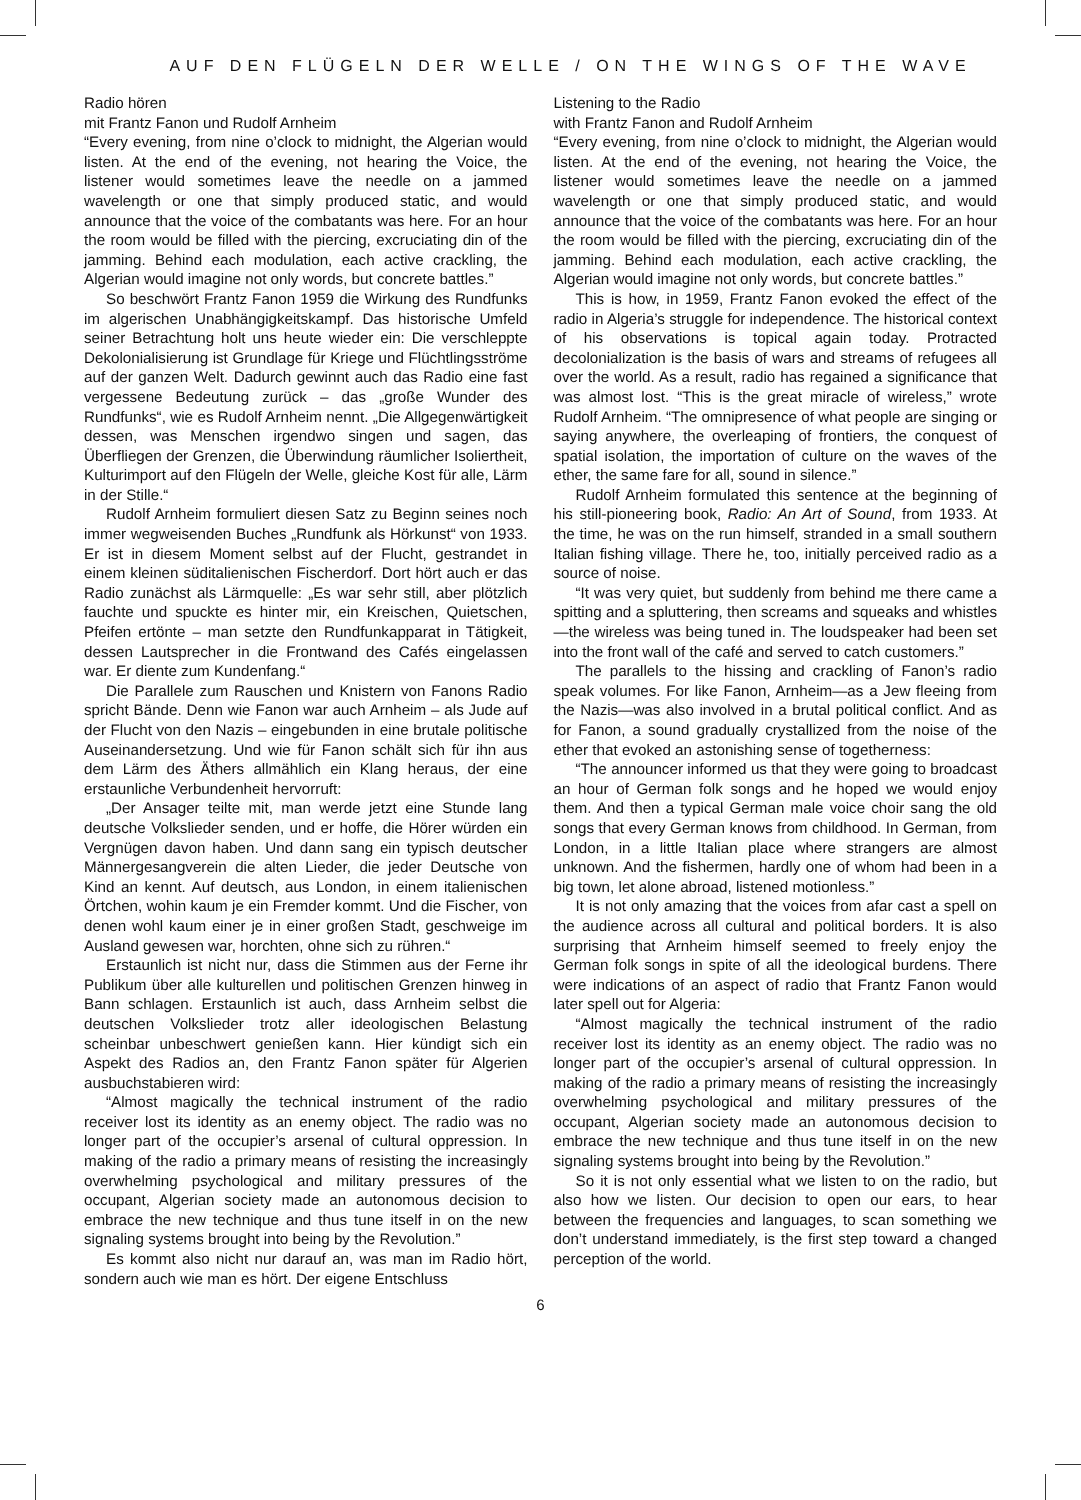AUF DEN FLÜGELN DER WELLE / ON THE WINGS OF THE WAVE
Radio hören
mit Frantz Fanon und Rudolf Arnheim
“Every evening, from nine o’clock to midnight, the Algerian would listen. At the end of the evening, not hearing the Voice, the listener would sometimes leave the needle on a jammed wavelength or one that simply produced static, and would announce that the voice of the combatants was here. For an hour the room would be filled with the piercing, excruciating din of the jamming. Behind each modulation, each active crackling, the Algerian would imagine not only words, but concrete battles.”
So beschwört Frantz Fanon 1959 die Wirkung des Rundfunks im algerischen Unabhängigkeitskampf. Das historische Umfeld seiner Betrachtung holt uns heute wieder ein: Die verschleppte Dekolonialisierung ist Grundlage für Kriege und Flüchtlingsströme auf der ganzen Welt. Dadurch gewinnt auch das Radio eine fast vergessene Bedeutung zurück – das „große Wunder des Rundfunks“, wie es Rudolf Arnheim nennt. „Die Allgegenwärtigkeit dessen, was Menschen irgendwo singen und sagen, das Überfliegen der Grenzen, die Überwindung räumlicher Isoliertheit, Kulturimport auf den Flügeln der Welle, gleiche Kost für alle, Lärm in der Stille.“
Rudolf Arnheim formuliert diesen Satz zu Beginn seines noch immer wegweisenden Buches „Rundfunk als Hörkunst“ von 1933. Er ist in diesem Moment selbst auf der Flucht, gestrandet in einem kleinen süditalienischen Fischerdorf. Dort hört auch er das Radio zunächst als Lärmquelle: „Es war sehr still, aber plötzlich fauchte und spuckte es hinter mir, ein Kreischen, Quietschen, Pfeifen ertönte – man setzte den Rundfunkapparat in Tätigkeit, dessen Lautsprecher in die Frontwand des Cafés eingelassen war. Er diente zum Kundenfang.“
Die Parallele zum Rauschen und Knistern von Fanons Radio spricht Bände. Denn wie Fanon war auch Arnheim – als Jude auf der Flucht von den Nazis – eingebunden in eine brutale politische Auseinandersetzung. Und wie für Fanon schält sich für ihn aus dem Lärm des Äthers allmählich ein Klang heraus, der eine erstaunliche Verbundenheit hervorruft:
„Der Ansager teilte mit, man werde jetzt eine Stunde lang deutsche Volkslieder senden, und er hoffe, die Hörer würden ein Vergnügen davon haben. Und dann sang ein typisch deutscher Männergesangverein die alten Lieder, die jeder Deutsche von Kind an kennt. Auf deutsch, aus London, in einem italienischen Örtchen, wohin kaum je ein Fremder kommt. Und die Fischer, von denen wohl kaum einer je in einer großen Stadt, geschweige im Ausland gewesen war, horchten, ohne sich zu rühren.“
Erstaunlich ist nicht nur, dass die Stimmen aus der Ferne ihr Publikum über alle kulturellen und politischen Grenzen hinweg in Bann schlagen. Erstaunlich ist auch, dass Arnheim selbst die deutschen Volkslieder trotz aller ideologischen Belastung scheinbar unbeschwert genießen kann. Hier kündigt sich ein Aspekt des Radios an, den Frantz Fanon später für Algerien ausbuchstabieren wird:
“Almost magically the technical instrument of the radio receiver lost its identity as an enemy object. The radio was no longer part of the occupier’s arsenal of cultural oppression. In making of the radio a primary means of resisting the increasingly overwhelming psychological and military pressures of the occupant, Algerian society made an autonomous decision to embrace the new technique and thus tune itself in on the new signaling systems brought into being by the Revolution.”
Es kommt also nicht nur darauf an, was man im Radio hört, sondern auch wie man es hört. Der eigene Entschluss
Listening to the Radio
with Frantz Fanon and Rudolf Arnheim
“Every evening, from nine o’clock to midnight, the Algerian would listen. At the end of the evening, not hearing the Voice, the listener would sometimes leave the needle on a jammed wavelength or one that simply produced static, and would announce that the voice of the combatants was here. For an hour the room would be filled with the piercing, excruciating din of the jamming. Behind each modulation, each active crackling, the Algerian would imagine not only words, but concrete battles.”
This is how, in 1959, Frantz Fanon evoked the effect of the radio in Algeria’s struggle for independence. The historical context of his observations is topical again today. Protracted decolonialization is the basis of wars and streams of refugees all over the world. As a result, radio has regained a significance that was almost lost. “This is the great miracle of wireless,” wrote Rudolf Arnheim. “The omnipresence of what people are singing or saying anywhere, the overleaping of frontiers, the conquest of spatial isolation, the importation of culture on the waves of the ether, the same fare for all, sound in silence.”
Rudolf Arnheim formulated this sentence at the beginning of his still-pioneering book, Radio: An Art of Sound, from 1933. At the time, he was on the run himself, stranded in a small southern Italian fishing village. There he, too, initially perceived radio as a source of noise.
“It was very quiet, but suddenly from behind me there came a spitting and a spluttering, then screams and squeaks and whistles—the wireless was being tuned in. The loudspeaker had been set into the front wall of the café and served to catch customers.”
The parallels to the hissing and crackling of Fanon’s radio speak volumes. For like Fanon, Arnheim—as a Jew fleeing from the Nazis—was also involved in a brutal political conflict. And as for Fanon, a sound gradually crystallized from the noise of the ether that evoked an astonishing sense of togetherness:
“The announcer informed us that they were going to broadcast an hour of German folk songs and he hoped we would enjoy them. And then a typical German male voice choir sang the old songs that every German knows from childhood. In German, from London, in a little Italian place where strangers are almost unknown. And the fishermen, hardly one of whom had been in a big town, let alone abroad, listened motionless.”
It is not only amazing that the voices from afar cast a spell on the audience across all cultural and political borders. It is also surprising that Arnheim himself seemed to freely enjoy the German folk songs in spite of all the ideological burdens. There were indications of an aspect of radio that Frantz Fanon would later spell out for Algeria:
“Almost magically the technical instrument of the radio receiver lost its identity as an enemy object. The radio was no longer part of the occupier’s arsenal of cultural oppression. In making of the radio a primary means of resisting the increasingly overwhelming psychological and military pressures of the occupant, Algerian society made an autonomous decision to embrace the new technique and thus tune itself in on the new signaling systems brought into being by the Revolution.”
So it is not only essential what we listen to on the radio, but also how we listen. Our decision to open our ears, to hear between the frequencies and languages, to scan something we don’t understand immediately, is the first step toward a changed perception of the world.
6